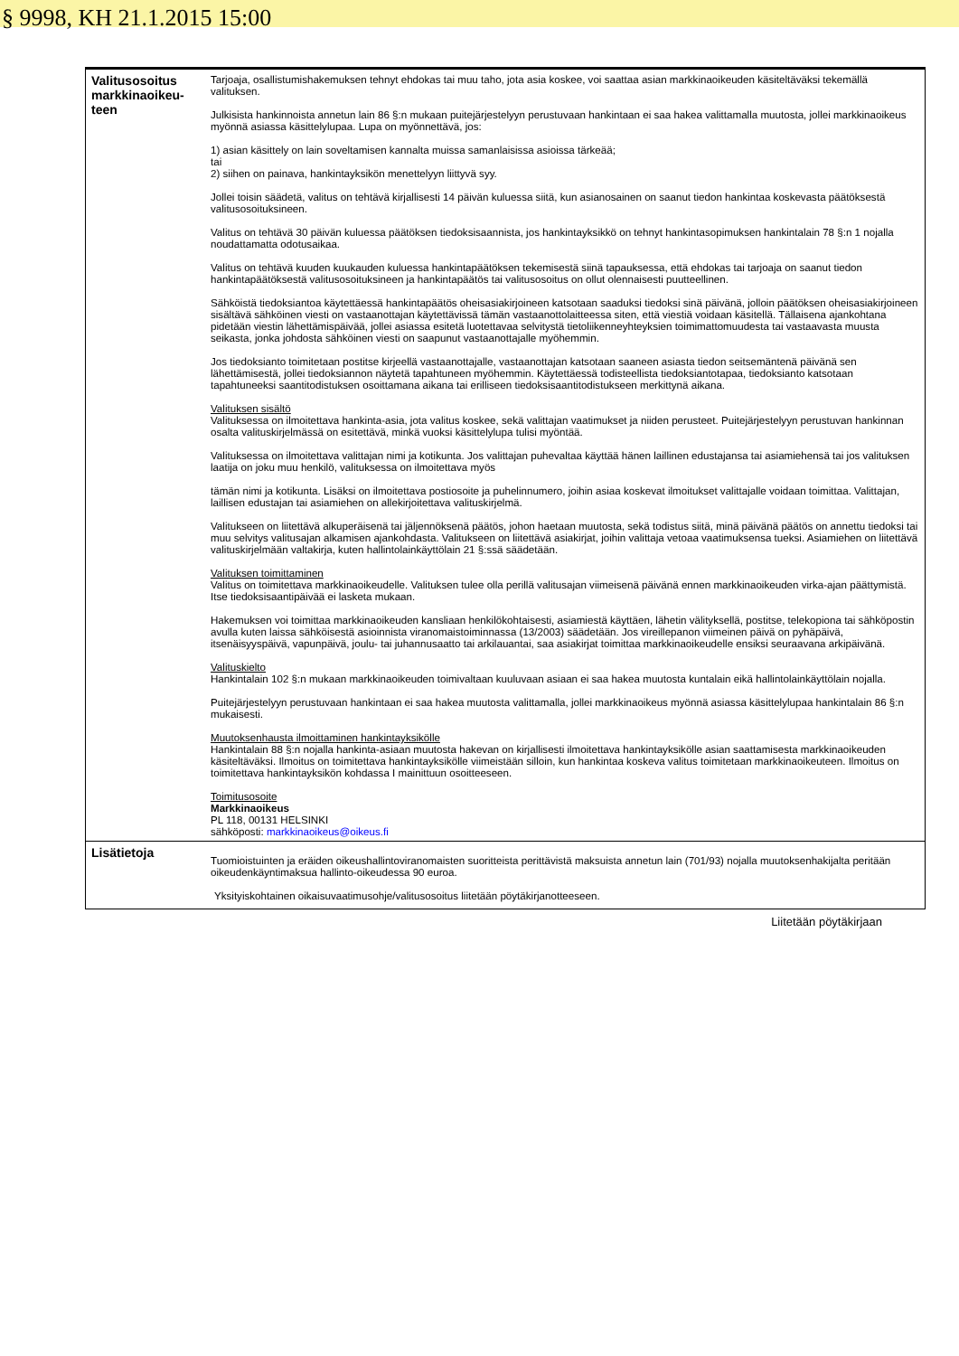§ 9998, KH 21.1.2015 15:00
| Valitusosoitus markkinaoikeu-teen | Tarjoaja, osallistumishakemuksen tehnyt ehdokas tai muu taho, jota asia koskee, voi saattaa asian markkinaoikeuden käsiteltäväksi tekemällä valituksen. Julkisista hankinnoista annetun lain 86 §:n mukaan puitejärjestelyyn perustuvaan hankintaan ei saa hakea valittamalla muutosta, jollei markkinaoikeus myönnä asiassa käsittelylupaa. Lupa on myönnettävä, jos: 1) asian käsittely on lain soveltamisen kannalta muissa samanlaisissa asioissa tärkeää; tai 2) siihen on painava, hankintayksikön menettelyyn liittyvä syy. Jollei toisin säädetä, valitus on tehtävä kirjallisesti 14 päivän kuluessa siitä, kun asianosainen on saanut tiedon hankintaa koskevasta päätöksestä valitusosoituksineen. Valitus on tehtävä 30 päivän kuluessa päätöksen tiedoksisaannista, jos hankintayksikkö on tehnyt hankintasopimuksen hankintalain 78 §:n 1 nojalla noudattamatta odotusaikaa. Valitus on tehtävä kuuden kuukauden kuluessa hankintapäätöksen tekemisestä siinä tapauksessa, että ehdokas tai tarjoaja on saanut tiedon hankintapäätöksestä valitusosoituksineen ja hankintapäätös tai valitusosoitus on ollut olennaisesti puutteellinen. Sähköistä tiedoksiantoa käytettäessä hankintapäätös oheisasiakirjoineen katsotaan saaduksi tiedoksi sinä päivänä, jolloin päätöksen oheisasiakirjoineen sisältävä sähköinen viesti on vastaanottajan käytettävissä tämän vastaanottolaitteessa siten, että viestiä voidaan käsitellä. Tällaisena ajankohtana pidetään viestin lähettämispäivää, jollei asiassa esitetä luotettavaa selvitystä tietoliikenneyhteyksien toimimattomuudesta tai vastaavasta muusta seikasta, jonka johdosta sähköinen viesti on saapunut vastaanottajalle myöhemmin. Jos tiedoksianto toimitetaan postitse kirjeellä vastaanottajalle, vastaanottajan katsotaan saaneen asiasta tiedon seitsemäntenä päivänä sen lähettämisestä, jollei tiedoksiannon näytetä tapahtuneen myöhemmin. Käytettäessä todisteellista tiedoksiantotapaa, tiedoksianto katsotaan tapahtuneeksi saantitodistuksen osoittamana aikana tai erilliseen tiedoksisaantitodistukseen merkittynä aikana. Valituksen sisältö Valituksessa on ilmoitettava hankinta-asia, jota valitus koskee, sekä valittajan vaatimukset ja niiden perusteet. Puitejärjestelyyn perustuvan hankinnan osalta valituskirjelmässä on esitettävä, minkä vuoksi käsittelylupa tulisi myöntää. Valituksessa on ilmoitettava valittajan nimi ja kotikunta. Jos valittajan puhevaltaa käyttää hänen laillinen edustajansa tai asiamiehensä tai jos valituksen laatija on joku muu henkilö, valituksessa on ilmoitettava myös tämän nimi ja kotikunta. Lisäksi on ilmoitettava postiosoite ja puhelinnumero, joihin asiaa koskevat ilmoitukset valittajalle voidaan toimittaa. Valittajan, laillisen edustajan tai asiamiehen on allekirjoitettava valituskirjelmä. Valitukseen on liitettävä alkuperäisenä tai jäljennöksenä päätös, johon haetaan muutosta, sekä todistus siitä, minä päivänä päätös on annettu tiedoksi tai muu selvitys valitusajan alkamisen ajankohdasta. Valitukseen on liitettävä asiakirjat, joihin valittaja vetoaa vaatimuksensa tueksi. Asiamiehen on liitettävä valituskirjelmään valtakirja, kuten hallintolainkäyttölain 21 §:ssä säädetään. Valituksen toimittaminen Valitus on toimitettava markkinaoikeudelle. Valituksen tulee olla perillä valitusajan viimeisenä päivänä ennen markkinaoikeuden virka-ajan päättymistä. Itse tiedoksisaantipäivää ei lasketa mukaan. Hakemuksen voi toimittaa markkinaoikeuden kansliaan henkilökohtaisesti, asiamiestä käyttäen, lähetin välityksellä, postitse, telekopiona tai sähköpostin avulla kuten laissa sähköisestä asioinnista viranomaistoiminnassa (13/2003) säädetään. Jos vireillepanon viimeinen päivä on pyhäpäivä, itsenäisyyspäivä, vapunpäivä, joulu- tai juhannusaatto tai arkilauantai, saa asiakirjat toimittaa markkinaoikeudelle ensiksi seuraavana arkipäivänä. Valituskielto Hankintalain 102 §:n mukaan markkinaoikeuden toimivaltaan kuuluvaan asiaan ei saa hakea muutosta kuntalain eikä hallintolainkäyttölain nojalla. Puitejärjestelyyn perustuvaan hankintaan ei saa hakea muutosta valittamalla, jollei markkinaoikeus myönnä asiassa käsittelylupaa hankintalain 86 §:n mukaisesti. Muutoksenhausta ilmoittaminen hankintayksikölle Hankintalain 88 §:n nojalla hankinta-asiaan muutosta hakevan on kirjallisesti ilmoitettava hankintayksikölle asian saattamisesta markkinaoikeuden käsiteltäväksi. Ilmoitus on toimitettava hankintayksikölle viimeistään silloin, kun hankintaa koskeva valitus toimitetaan markkinaoikeuteen. Ilmoitus on toimitettava hankintayksikön kohdassa I mainittuun osoitteeseen. Toimitusosoite Markkinaoikeus PL 118, 00131 HELSINKI sähköposti: markkinaoikeus@oikeus.fi |
| Lisätietoja | Tuomioistuinten ja eräiden oikeushallintoviranomaisten suoritteista perittävistä maksuista annetun lain (701/93) nojalla muutoksenhakijalta peritään oikeudenkäyntimaksua hallinto-oikeudessa 90 euroa. Yksityiskohtainen oikaisuvaatimusohje/valitusosoitus liitetään pöytäkirjanotteeseen. |
Liitetään pöytäkirjaan